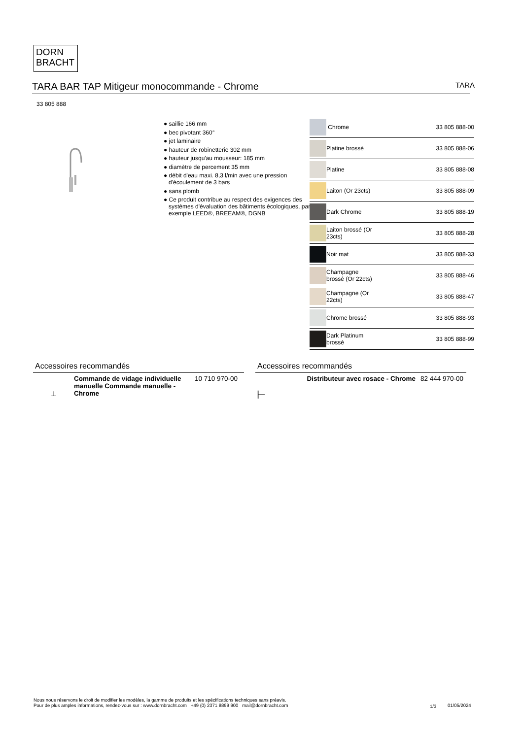DORN
BRACHT
TARA BAR TAP Mitigeur monocommande - Chrome
TARA
33 805 888
● saillie 166 mm
● bec pivotant 360°
● jet laminaire
● hauteur de robinetterie 302 mm
● hauteur jusqu'au mousseur: 185 mm
● diamètre de percement 35 mm
● débit d'eau maxi. 8,3 l/min avec une pression d'écoulement de 3 bars
● sans plomb
● Ce produit contribue au respect des exigences des systèmes d'évaluation des bâtiments écologiques, par exemple LEED®, BREEAM®, DGNB
| | Chrome | 33 805 888-00 |
| | Platine brossé | 33 805 888-06 |
| | Platine | 33 805 888-08 |
| | Laiton (Or 23cts) | 33 805 888-09 |
| | Dark Chrome | 33 805 888-19 |
| | Laiton brossé (Or 23cts) | 33 805 888-28 |
| | Noir mat | 33 805 888-33 |
| | Champagne brossé (Or 22cts) | 33 805 888-46 |
| | Champagne (Or 22cts) | 33 805 888-47 |
| | Chrome brossé | 33 805 888-93 |
| | Dark Platinum brossé | 33 805 888-99 |
Accessoires recommandés
⊥
Commande de vidage individuelle manuelle Commande manuelle - Chrome
10 710 970-00
Accessoires recommandés
╟─
Distributeur avec rosace - Chrome
82 444 970-00
Nous nous réservons le droit de modifier les modèles, la gamme de produits et les spécifications techniques sans préavis.
Pour de plus amples informations, rendez-vous sur : www.dornbracht.com +49 (0) 2371 8899 900 mail@dornbracht.com
1/3 01/05/2024